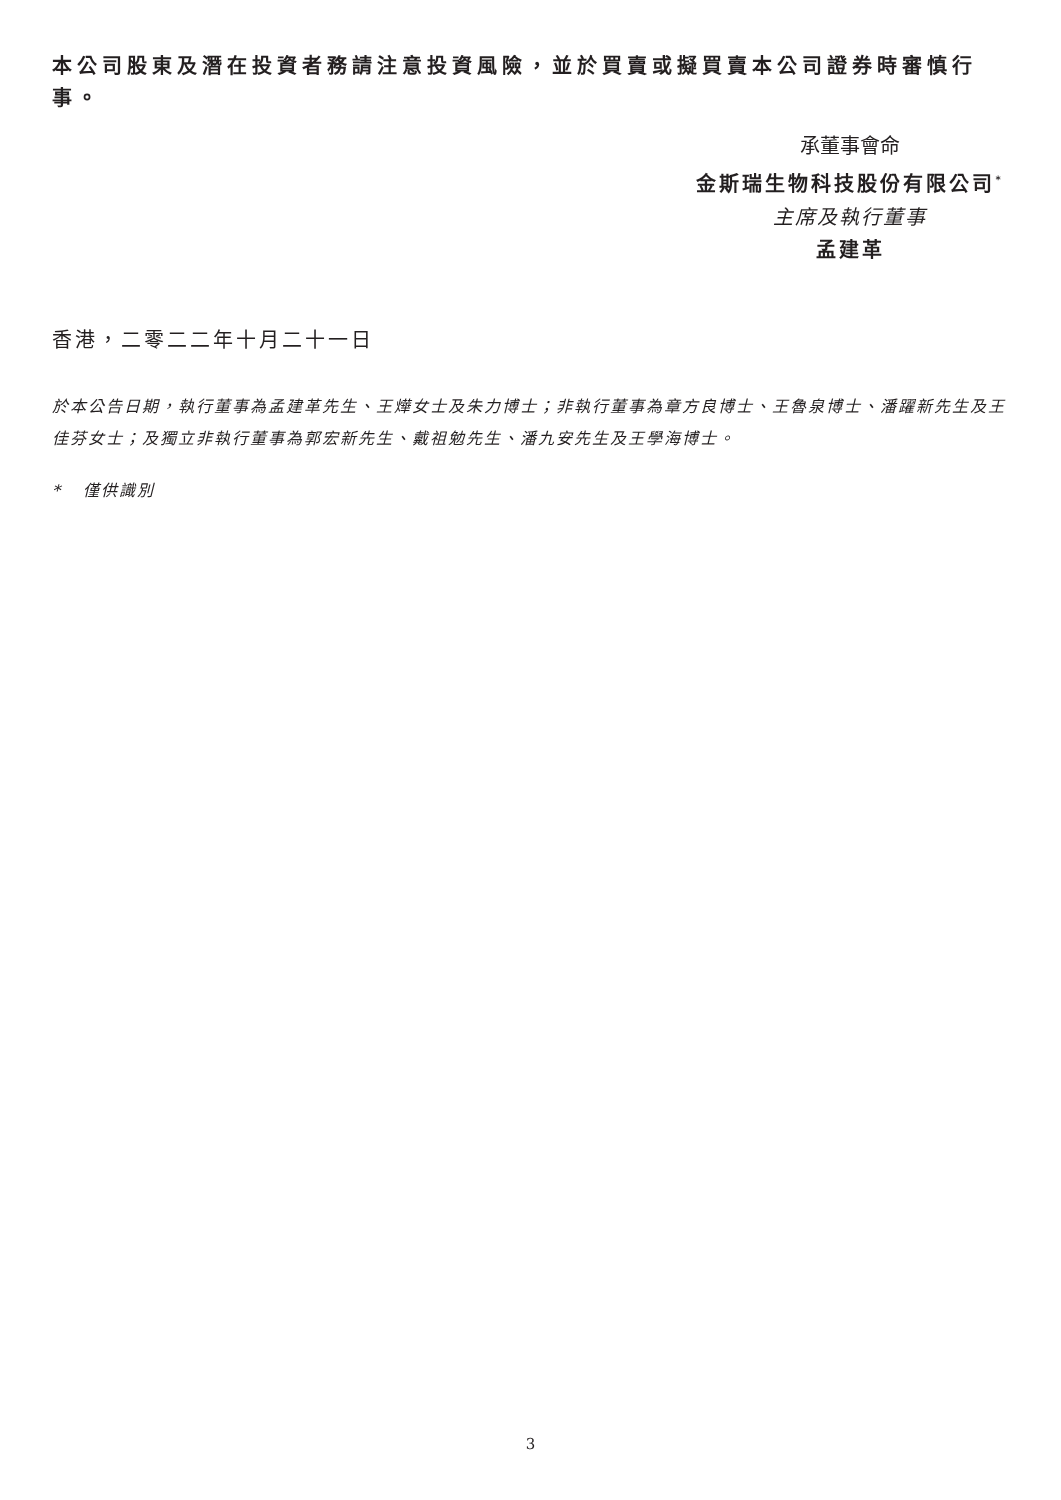本公司股東及潛在投資者務請注意投資風險，並於買賣或擬買賣本公司證券時審慎行事。
承董事會命
金斯瑞生物科技股份有限公司<sup>*</sup>
主席及執行董事
孟建革
香港，二零二二年十月二十一日
於本公告日期，執行董事為孟建革先生、王燁女士及朱力博士；非執行董事為章方良博士、王魯泉博士、潘躍新先生及王佳芬女士；及獨立非執行董事為郭宏新先生、戴祖勉先生、潘九安先生及王學海博士。
* 僅供識別
3